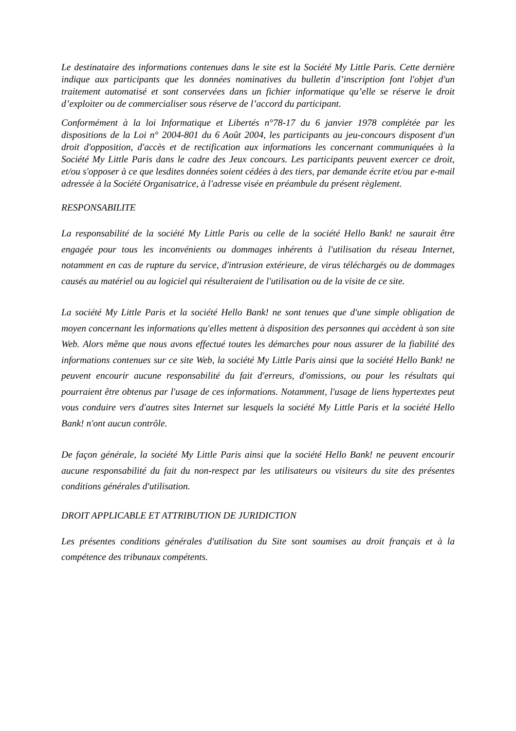Le destinataire des informations contenues dans le site est la Société My Little Paris. Cette dernière indique aux participants que les données nominatives du bulletin d’inscription font l'objet d'un traitement automatisé et sont conservées dans un fichier informatique qu’elle se réserve le droit d’exploiter ou de commercialiser sous réserve de l’accord du participant.
Conformément à la loi Informatique et Libertés n°78-17 du 6 janvier 1978 complétée par les dispositions de la Loi n° 2004-801 du 6 Août 2004, les participants au jeu-concours disposent d'un droit d'opposition, d'accès et de rectification aux informations les concernant communiquées à la Société My Little Paris dans le cadre des Jeux concours. Les participants peuvent exercer ce droit, et/ou s'opposer à ce que lesdites données soient cédées à des tiers, par demande écrite et/ou par e-mail adressée à la Société Organisatrice, à l'adresse visée en préambule du présent règlement.
RESPONSABILITE
La responsabilité de la société My Little Paris ou celle de la société Hello Bank! ne saurait être engagée pour tous les inconvénients ou dommages inhérents à l'utilisation du réseau Internet, notamment en cas de rupture du service, d'intrusion extérieure, de virus téléchargés ou de dommages causés au matériel ou au logiciel qui résulteraient de l'utilisation ou de la visite de ce site.
La société My Little Paris et la société Hello Bank! ne sont tenues que d'une simple obligation de moyen concernant les informations qu'elles mettent à disposition des personnes qui accèdent à son site Web. Alors même que nous avons effectué toutes les démarches pour nous assurer de la fiabilité des informations contenues sur ce site Web, la société My Little Paris ainsi que la société Hello Bank! ne peuvent encourir aucune responsabilité du fait d'erreurs, d'omissions, ou pour les résultats qui pourraient être obtenus par l'usage de ces informations. Notamment, l'usage de liens hypertextes peut vous conduire vers d'autres sites Internet sur lesquels la société My Little Paris et la société Hello Bank! n'ont aucun contrôle.
De façon générale, la société My Little Paris ainsi que la société Hello Bank! ne peuvent encourir aucune responsabilité du fait du non-respect par les utilisateurs ou visiteurs du site des présentes conditions générales d'utilisation.
DROIT APPLICABLE ET ATTRIBUTION DE JURIDICTION
Les présentes conditions générales d'utilisation du Site sont soumises au droit français et à la compétence des tribunaux compétents.